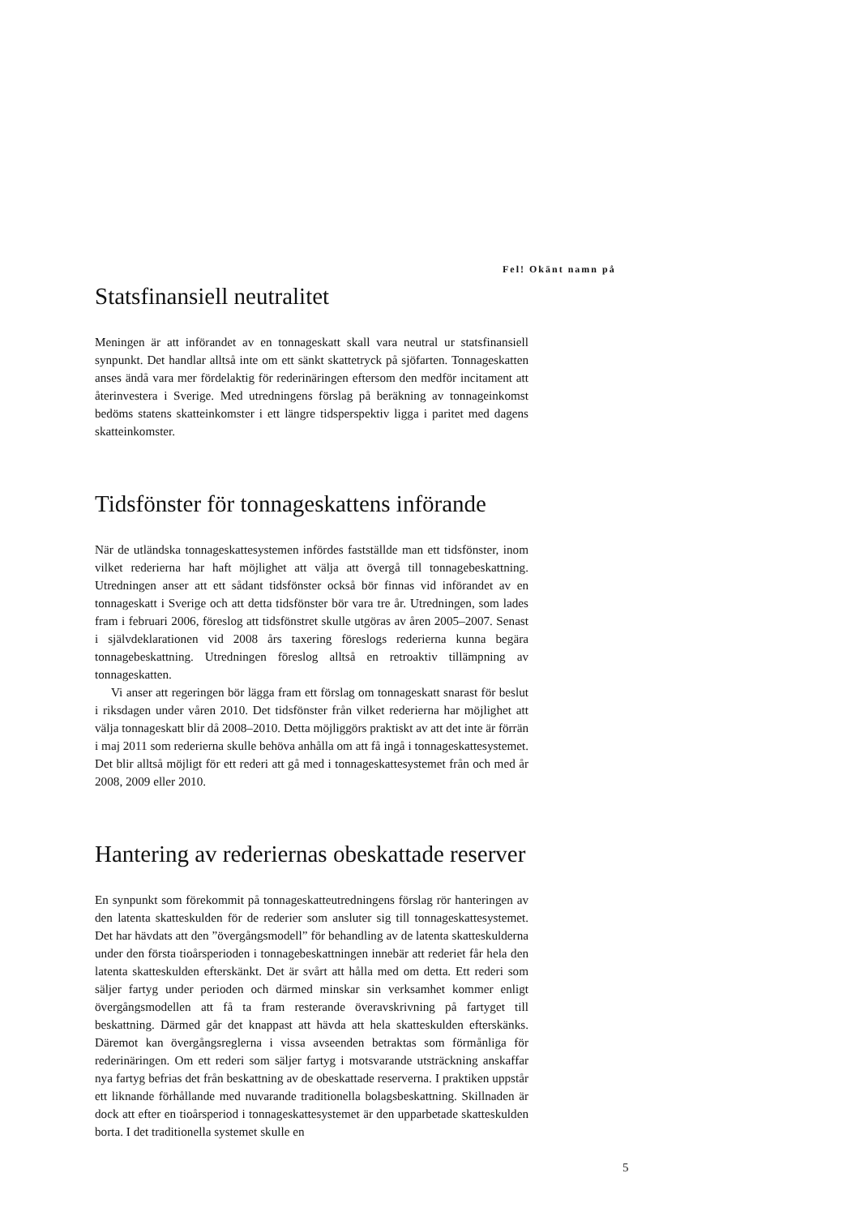Fel! Okänt namn på
Statsfinansiell neutralitet
Meningen är att införandet av en tonnageskatt skall vara neutral ur statsfinansiell synpunkt. Det handlar alltså inte om ett sänkt skattetryck på sjöfarten. Tonnageskatten anses ändå vara mer fördelaktig för rederinäringen eftersom den medför incitament att återinvestera i Sverige. Med utredningens förslag på beräkning av tonnageinkomst bedöms statens skatteinkomster i ett längre tidsperspektiv ligga i paritet med dagens skatteinkomster.
Tidsfönster för tonnageskattens införande
När de utländska tonnageskattesystemen infördes fastställde man ett tidsfönster, inom vilket rederierna har haft möjlighet att välja att övergå till tonnagebeskattning. Utredningen anser att ett sådant tidsfönster också bör finnas vid införandet av en tonnageskatt i Sverige och att detta tidsfönster bör vara tre år. Utredningen, som lades fram i februari 2006, föreslog att tidsfönstret skulle utgöras av åren 2005–2007. Senast i självdeklarationen vid 2008 års taxering föreslogs rederierna kunna begära tonnagebeskattning. Utredningen föreslog alltså en retroaktiv tillämpning av tonnageskatten.
Vi anser att regeringen bör lägga fram ett förslag om tonnageskatt snarast för beslut i riksdagen under våren 2010. Det tidsfönster från vilket rederierna har möjlighet att välja tonnageskatt blir då 2008–2010. Detta möjliggörs praktiskt av att det inte är förrän i maj 2011 som rederierna skulle behöva anhålla om att få ingå i tonnageskattesystemet. Det blir alltså möjligt för ett rederi att gå med i tonnageskattesystemet från och med år 2008, 2009 eller 2010.
Hantering av rederiernas obeskattade reserver
En synpunkt som förekommit på tonnageskatteutredningens förslag rör hanteringen av den latenta skatteskulden för de rederier som ansluter sig till tonnageskattesystemet. Det har hävdats att den ”övergångsmodell” för behandling av de latenta skatteskulderna under den första tioårsperioden i tonnagebeskattningen innebär att rederiet får hela den latenta skatteskulden efterskänkt. Det är svårt att hålla med om detta. Ett rederi som säljer fartyg under perioden och därmed minskar sin verksamhet kommer enligt övergångsmodellen att få ta fram resterande överavskrivning på fartyget till beskattning. Därmed går det knappast att hävda att hela skatteskulden efterskänks. Däremot kan övergångsreglerna i vissa avseenden betraktas som förmånliga för rederinäringen. Om ett rederi som säljer fartyg i motsvarande utsträckning anskaffar nya fartyg befrias det från beskattning av de obeskattade reserverna. I praktiken uppstår ett liknande förhållande med nuvarande traditionella bolagsbeskattning. Skillnaden är dock att efter en tioårsperiod i tonnageskattesystemet är den upparbetade skatteskulden borta. I det traditionella systemet skulle en
5